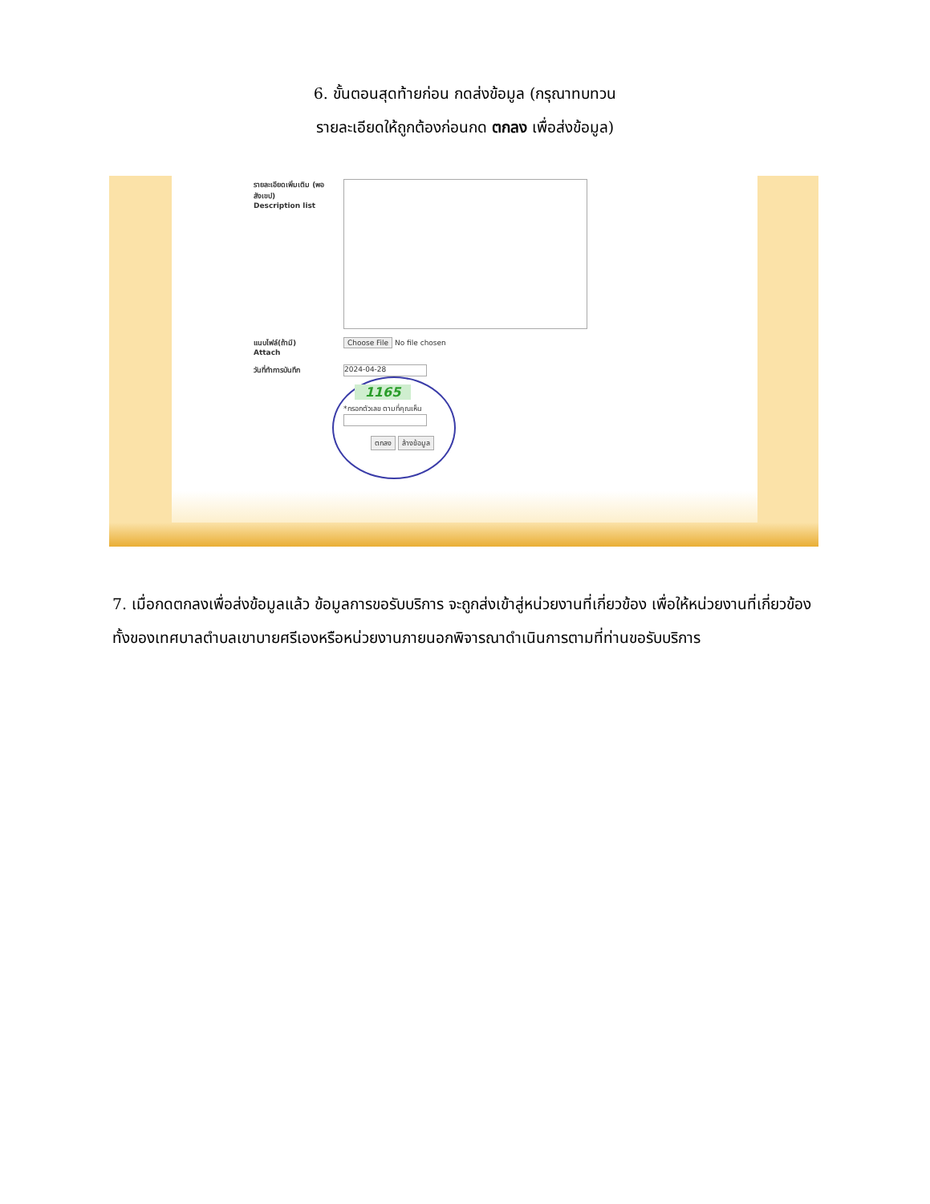6. ขั้นตอนสุดท้ายก่อน กดส่งข้อมูล (กรุณาทบทวน
รายละเอียดให้ถูกต้องก่อนกด ตกลง เพื่อส่งข้อมูล)
รายละเอียดเพิ่มเติม (พอสังเขป)
Description list
แนบไฟล์(ถ้ามี)
Attach
Choose File No file chosen
วันที่ทำการบันทึก
2024-04-28
1165
*กรอกตัวเลข ตามที่คุณเห็น
ตกลง ล้างข้อมูล
7. เมื่อกดตกลงเพื่อส่งข้อมูลแล้ว ข้อมูลการขอรับบริการ จะถูกส่งเข้าสู่หน่วยงานที่เกี่ยวข้อง เพื่อให้หน่วยงานที่เกี่ยวข้องทั้งของเทศบาลตำบลเขาบายศรีเองหรือหน่วยงานภายนอกพิจารณาดำเนินการตามที่ท่านขอรับบริการ